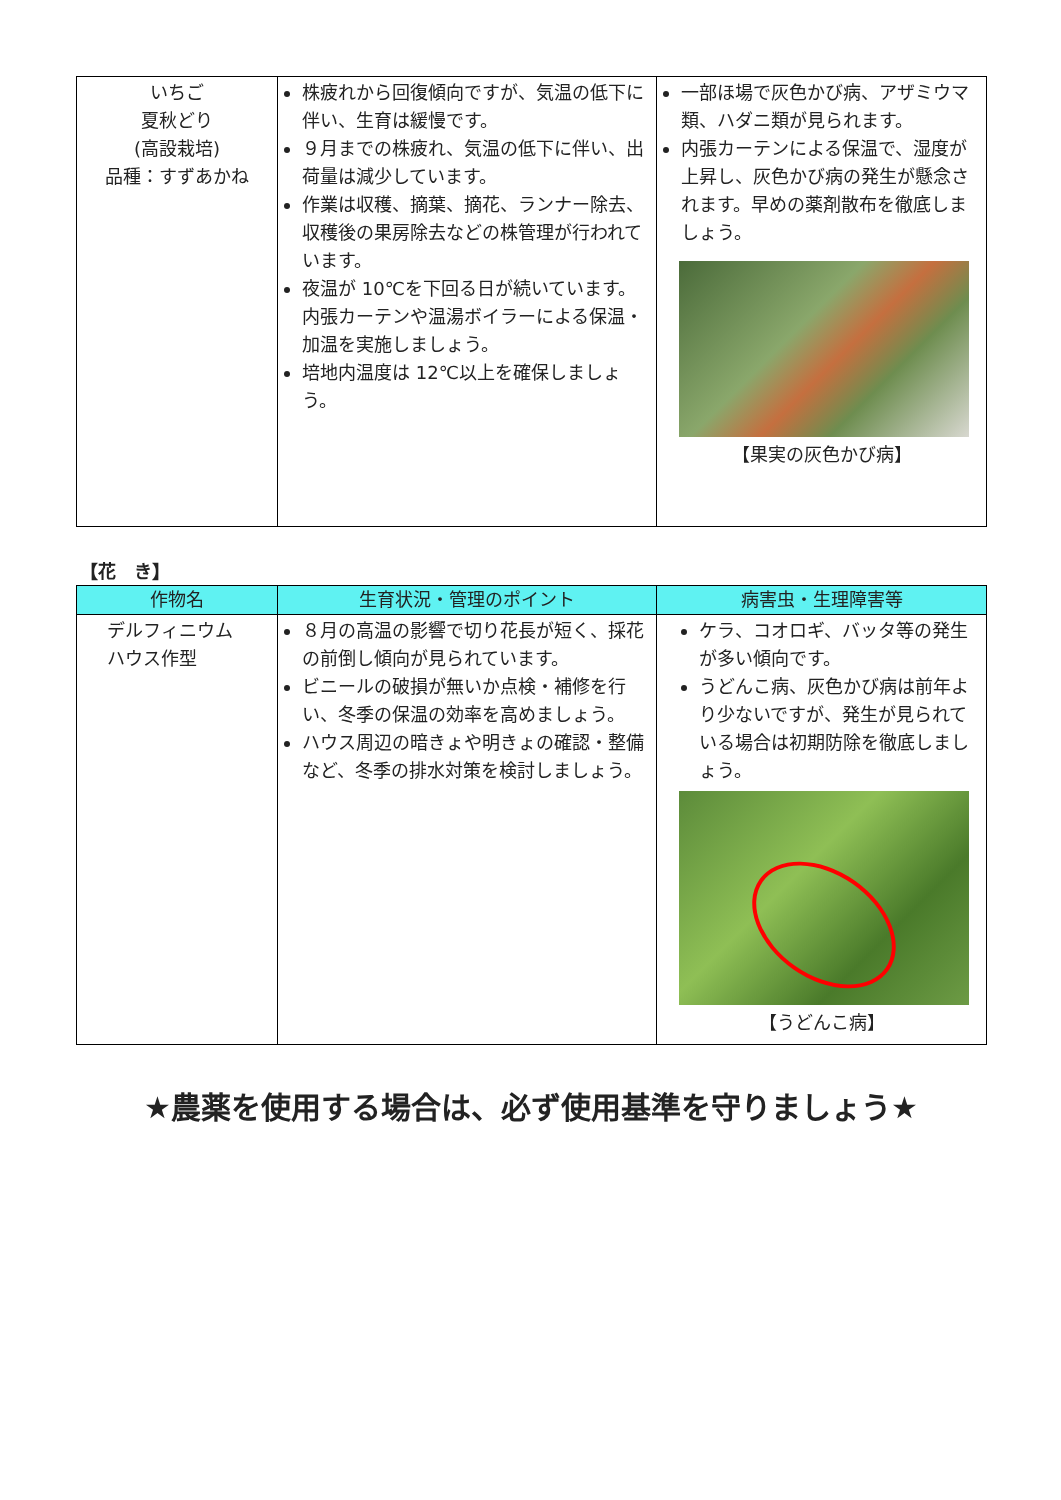| いちご 夏秋どり (高設栽培) 品種：すずあかね | 株疲れから回復傾向ですが、気温の低下に伴い、生育は緩慢です。 ９月までの株疲れ、気温の低下に伴い、出荷量は減少しています。 作業は収穫、摘葉、摘花、ランナー除去、収穫後の果房除去などの株管理が行われています。 夜温が 10℃を下回る日が続いています。内張カーテンや温湯ボイラーによる保温・加温を実施しましょう。 培地内温度は 12℃以上を確保しましょう。 | 一部ほ場で灰色かび病、アザミウマ類、ハダニ類が見られます。 内張カーテンによる保温で、湿度が上昇し、灰色かび病の発生が懸念されます。早めの薬剤散布を徹底しましょう。 【果実の灰色かび病】 |
【花　き】
| 作物名 | 生育状況・管理のポイント | 病害虫・生理障害等 |
| --- | --- | --- |
| デルフィニウム ハウス作型 | ８月の高温の影響で切り花長が短く、採花の前倒し傾向が見られています。 ビニールの破損が無いか点検・補修を行い、冬季の保温の効率を高めましょう。 ハウス周辺の暗きょや明きょの確認・整備など、冬季の排水対策を検討しましょう。 | ケラ、コオロギ、バッタ等の発生が多い傾向です。 うどんこ病、灰色かび病は前年より少ないですが、発生が見られている場合は初期防除を徹底しましょう。 【うどんこ病】 |
★農薬を使用する場合は、必ず使用基準を守りましょう★